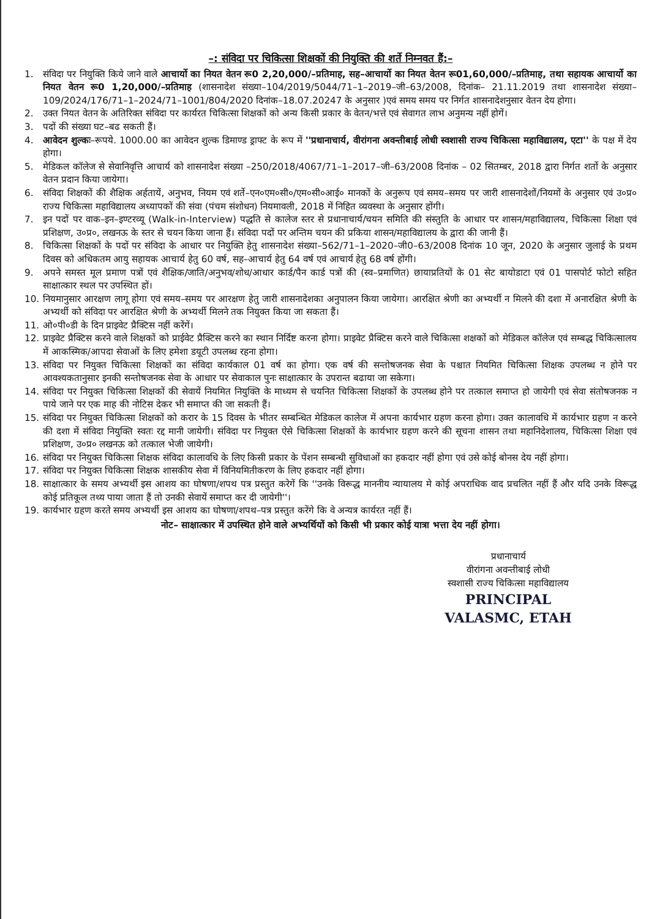–: संविदा पर चिकित्सा शिक्षकों की नियुक्ति की शर्ते निम्नवत हैं:–
1. संविदा पर नियुक्ति किये जाने वाले आचार्यो का नियत वेतन रू0 2,20,000/–प्रतिमाह, सह–आचार्यो का नियत वेतन रू01,60,000/–प्रतिमाह, तथा सहायक आचार्यो का नियत वेतन रू0 1,20,000/–प्रतिमाह (शासनादेश संख्या–104/2019/5044/71–1–2019–जी–63/2008, दिनांक– 21.11.2019 तथा शासनादेश संख्या–109/2024/176/71–1–2024/71–1001/804/2020 दिनांक–18.07.20247 के अनुसार )एवं समय समय पर निर्गत शासनादेशनुसार वेतन देय होगा।
2. उक्त नियत वेतन के अतिरिक्त संविदा पर कार्यरत चिकित्सा शिक्षकों को अन्य किसी प्रकार के वेतन/भत्ते एवं सेवागत लाभ अनुमन्य नहीं होगें।
3. पदों की संख्या घट–बढ सकती हैं।
4. आवेदन शुल्कः–रूपये. 1000.00 का आवेदन शुल्क डिमाण्ड ड्राफ्ट के रूप में ''प्रधानाचार्य, वीरांगना अवन्तीबाई लोधी स्वशासी राज्य चिकित्सा महाविद्यालय, एटा'' के पक्ष में देय होगा।
5. मेडिकल कॉलेज से सेवानिवृत्ति आचार्य को शासनादेश संख्या –250/2018/4067/71–1–2017–जी–63/2008 दिनांक – 02 सितम्बर, 2018 द्वारा निर्गत शर्तो के अनुसार वेतन प्रदान किया जायेगा।
6. संविदा शिक्षकों की शैक्षिक अर्हतायें, अनुभव, नियम एवं शर्ते–एन०एम०सी०/एम०सी०आई० मानकों के अनुरूप एवं समय–समय पर जारी शासनादेशों/नियमों के अनुसार एवं उ०प्र० राज्य चिकित्सा महाविद्यालय अध्यापकों की संवा (पंचम संशोधन) नियमावली, 2018 में निहित व्यवस्था के अनुसार होंगी।
7. इन पदों पर वाक–इन–इण्टरव्यू (Walk-in-Interview) पद्धति से कालेज स्तर से प्रधानाचार्य/चयन समिति की संस्तुति के आधार पर शासन/महाविद्यालय, चिकित्सा शिक्षा एवं प्रशिक्षण, उ०प्र०, लखनऊ के स्तर से चयन किया जाना हैं। संविदा पदों पर अन्तिम चयन की प्रकिया शासन/महाविद्यालय के द्वारा की जानी हैं।
8. चिकित्सा शिक्षकों के पदों पर संविदा के आधार पर नियुक्ति हेतु शासनादेश संख्या–562/71–1–2020–जी0–63/2008 दिनांक 10 जून, 2020 के अनुसार जुलाई के प्रथम दिवस को अधिकतम आयु सहायक आचार्य हेतु 60 वर्ष, सह–आचार्य हेतु 64 वर्ष एवं आचार्य हेतु 68 वर्ष होंगी।
9. अपने समस्त मूल प्रमाण पत्रों एवं शैक्षिक/जाति/अनुभव/शोध/आधार कार्ड/पैन कार्ड पत्रों की (स्व–प्रमाणित) छायाप्रतियों के 01 सेट बायोडाटा एवं 01 पासपोर्ट फोटो सहित साक्षात्कार स्थल पर उपस्थित हों।
10. नियमानुसार आरक्षण लागू होगा एवं समय–समय पर आरक्षण हेतु जारी शासनादेशका अनुपालन किया जायेगा। आरक्षित श्रेणी का अभ्यर्थी न मिलने की दशा में अनारक्षित श्रेणी के अभ्यर्थी को संविदा पर आरक्षित श्रेणी के अभ्यर्थी मिलने तक नियुक्त किया जा सकता हैं।
11. ओ०पी०डी के दिन प्राइवेट प्रैक्टिस नहीं करेंगें।
12. प्राइवेट प्रैक्टिस करने वाले शिक्षकों को प्राईवेट प्रैक्टिस करने का स्थान निर्दिष्ट करना होगा। प्राइवेट प्रैक्टिस करने वाले चिकित्सा शक्षकों को मेडिकल कॉलेज एवं सम्बद्ध चिकित्सालय में आकस्मिक/आपदा सेवाओं के लिए हमेशा डयूटी उपलब्ध रहना होगा।
13. संविदा पर नियुक्त चिकित्सा शिक्षकों का संविदा कार्यकाल 01 वर्ष का होगा। एक वर्ष की सन्तोषजनक सेवा के पश्चात नियमित चिकित्सा शिक्षक उपलब्ध न होने पर आवश्यकतानुसार इनकी सन्तोषजनक सेवा के आधार पर सेवाकाल पुनः साक्षात्कार के उपरान्त बढाया जा सकेगा।
14. संविदा पर नियुक्त चिकित्सा शिक्षकों की सेवायें नियमित नियुक्ति के माध्यम से चयनित चिकित्सा शिक्षकों के उपलब्ध होने पर तत्काल समाप्त हो जायेगी एवं सेवा संतोषजनक न पाये जाने पर एक माह की नोटिस देकर भी समाप्त की जा सकती हैं।
15. संविदा पर नियुक्त चिकित्सा शिक्षकों को करार के 15 दिवस के भीतर सम्बन्धित मेडिकल कालेज में अपना कार्यभार ग्रहण करना होगा। उक्त कालावधि में कार्यभार ग्रहण न करने की दशा में संविदा नियुक्ति स्वतः रद्द मानी जायेगी। संविदा पर नियुक्त ऐसे चिकित्सा शिक्षकों के कार्यभार ग्रहण करने की सूचना शासन तथा महानिदेशालय, चिकित्सा शिक्षा एवं प्रशिक्षण, उ०प्र० लखनऊ को तत्काल भेजी जायेगी।
16. संविदा पर नियुक्त चिकित्सा शिक्षक संविदा कालावधि के लिए किसी प्रकार के पेंशन सम्बन्धी सुविधाओं का हकदार नहीं होगा एवं उसे कोई बोनस देय नहीं होगा।
17. संविदा पर नियुक्त चिकित्सा शिक्षक शासकीय सेवा में विनियमितीकरण के लिए हकदार नहीं होगा।
18. साक्षात्कार के समय अभ्यर्थी इस आशय का घोषणा/शपथ पत्र प्रस्तुत करेगें कि ''उनके विरूद्ध माननीय न्यायालय मे कोई अपराधिक वाद प्रचलित नहीं हैं और यदि उनके विरूद्ध कोई प्रतिकूल तथ्य पाया जाता हैं तो उनकी सेवायें समाप्त कर दी जायेगी''।
19. कार्यभार ग्रहण करते समय अभ्यर्थी इस आशय का घोषणा/शपथ–पत्र प्रस्तुत करेंगे कि वे अन्यत्र कार्यरत नहीं हैं।
नोट– साक्षात्कार में उपस्थित होने वाले अभ्यर्थियों को किसी भी प्रकार कोई यात्रा भत्ता देय नहीं होगा।
प्रधानाचार्य
वीरांगना अवन्तीबाई लोधी
स्वशासी राज्य चिकित्सा महाविद्यालय
PRINCIPAL
VALASMC, ETAH